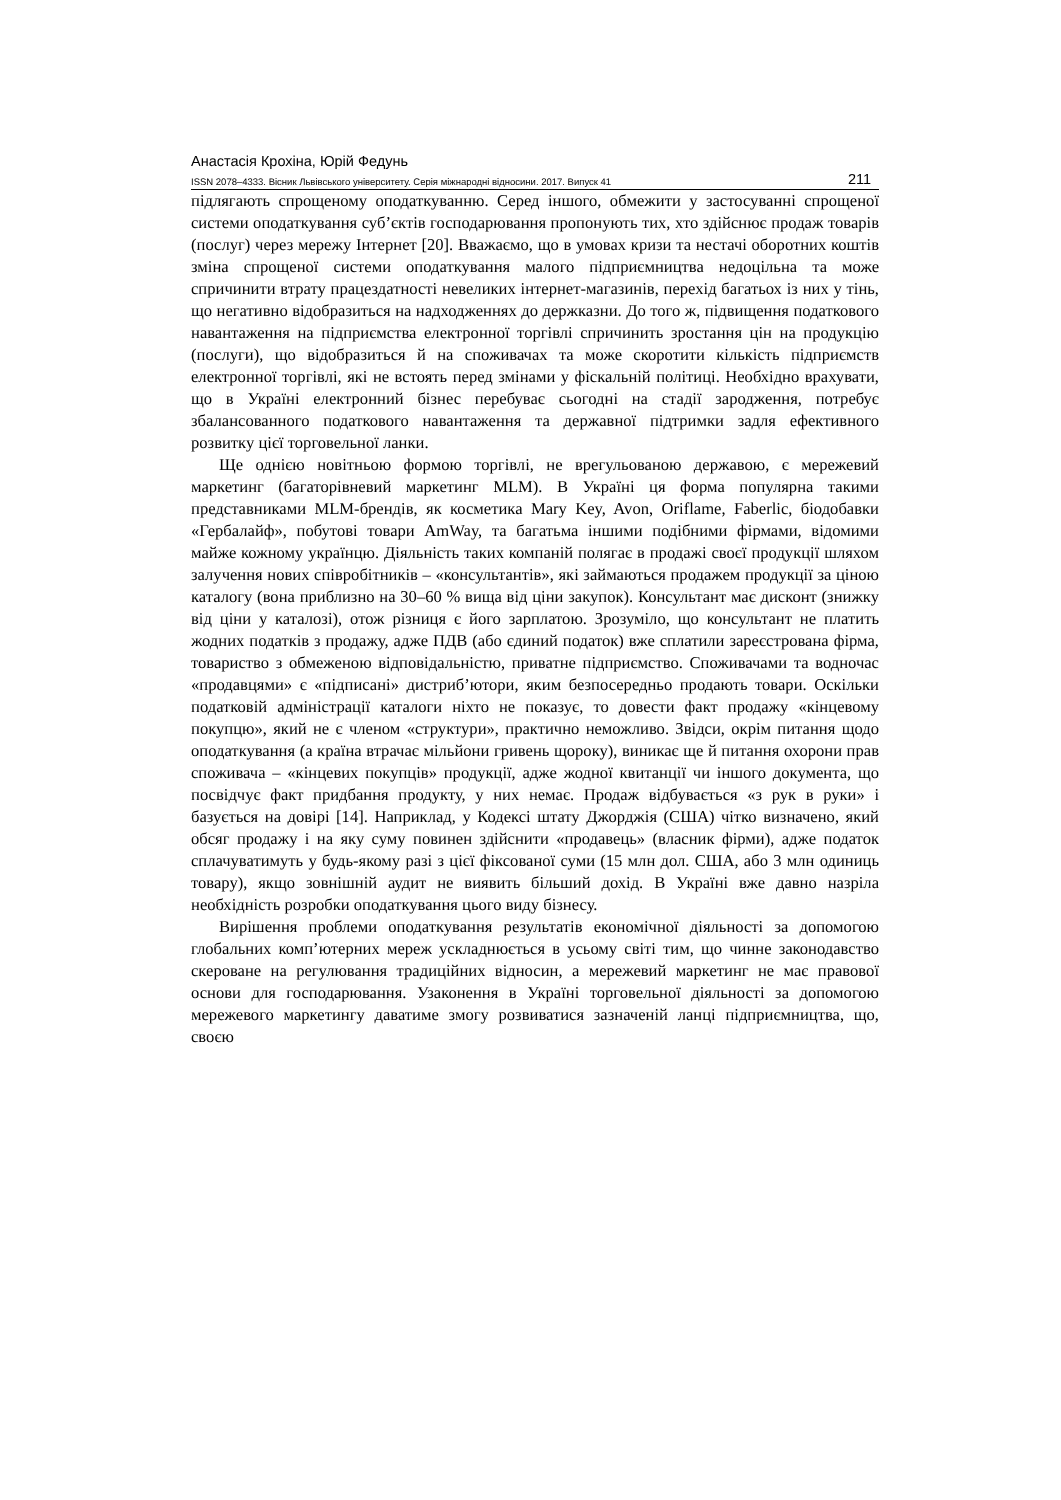Анастасія Крохіна, Юрій Федунь
ISSN 2078–4333. Вісник Львівського університету. Серія міжнародні відносини. 2017. Випуск 41 211
підлягають спрощеному оподаткуванню. Серед іншого, обмежити у застосуванні спрощеної системи оподаткування суб’єктів господарювання пропонують тих, хто здійснює продаж товарів (послуг) через мережу Інтернет [20]. Вважаємо, що в умовах кризи та нестачі оборотних коштів зміна спрощеної системи оподаткування малого підприємництва недоцільна та може спричинити втрату працездатності невеликих інтернет-магазинів, перехід багатьох із них у тінь, що негативно відобразиться на надходженнях до держказни. До того ж, підвищення податкового навантаження на підприємства електронної торгівлі спричинить зростання цін на продукцію (послуги), що відобразиться й на споживачах та може скоротити кількість підприємств електронної торгівлі, які не встоять перед змінами у фіскальній політиці. Необхідно врахувати, що в Україні електронний бізнес перебуває сьогодні на стадії зародження, потребує збалансованного податкового навантаження та державної підтримки задля ефективного розвитку цієї торговельної ланки.
Ще однією новітньою формою торгівлі, не врегульованою державою, є мережевий маркетинг (багаторівневий маркетинг MLM). В Україні ця форма популярна такими представниками MLM-брендів, як косметика Mary Key, Avon, Oriflame, Faberlic, біодобавки «Гербалайф», побутові товари AmWay, та багатьма іншими подібними фірмами, відомими майже кожному українцю. Діяльність таких компаній полягає в продажі своєї продукції шляхом залучення нових співробітників – «консультантів», які займаються продажем продукції за ціною каталогу (вона приблизно на 30–60 % вища від ціни закупок). Консультант має дисконт (знижку від ціни у каталозі), отож різниця є його зарплатою. Зрозуміло, що консультант не платить жодних податків з продажу, адже ПДВ (або єдиний податок) вже сплатили зареєстрована фірма, товариство з обмеженою відповідальністю, приватне підприємство. Споживачами та водночас «продавцями» є «підписані» дистриб’ютори, яким безпосередньо продають товари. Оскільки податковій адміністрації каталоги ніхто не показує, то довести факт продажу «кінцевому покупцю», який не є членом «структури», практично неможливо. Звідси, окрім питання щодо оподаткування (а країна втрачає мільйони гривень щороку), виникає ще й питання охорони прав споживача – «кінцевих покупців» продукції, адже жодної квитанції чи іншого документа, що посвідчує факт придбання продукту, у них немає. Продаж відбувається «з рук в руки» і базується на довірі [14]. Наприклад, у Кодексі штату Джорджія (США) чітко визначено, який обсяг продажу і на яку суму повинен здійснити «продавець» (власник фірми), адже податок сплачуватимуть у будь-якому разі з цієї фіксованої суми (15 млн дол. США, або 3 млн одиниць товару), якщо зовнішній аудит не виявить більший дохід. В Україні вже давно назріла необхідність розробки оподаткування цього виду бізнесу.
Вирішення проблеми оподаткування результатів економічної діяльності за допомогою глобальних комп’ютерних мереж ускладнюється в усьому світі тим, що чинне законодавство скероване на регулювання традиційних відносин, а мережевий маркетинг не має правової основи для господарювання. Узаконення в Україні торговельної діяльності за допомогою мережевого маркетингу даватиме змогу розвиватися зазначеній ланці підприємництва, що, своєю